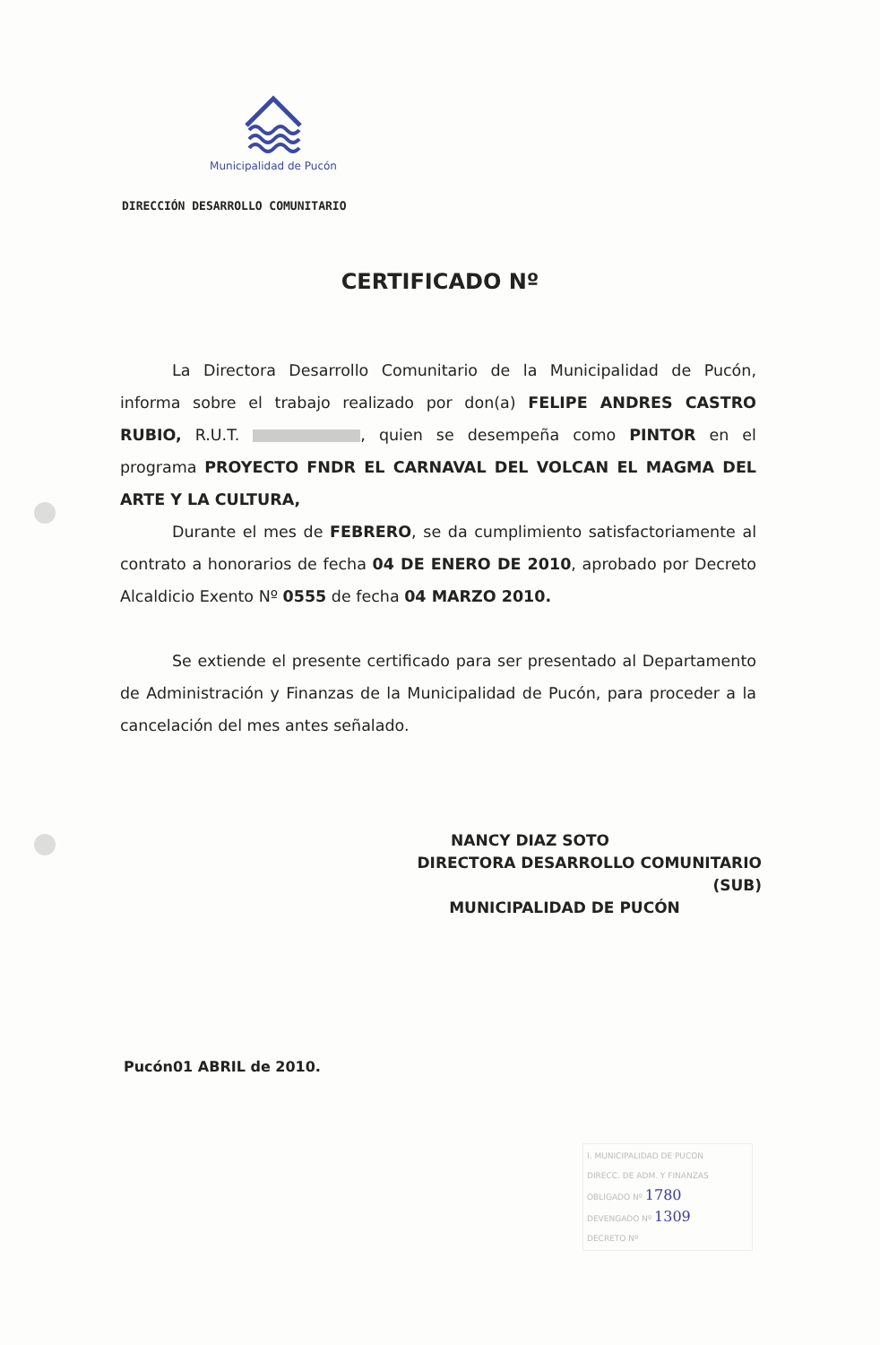Municipalidad de Pucón
DIRECCIÓN DESARROLLO COMUNITARIO
CERTIFICADO Nº
La Directora Desarrollo Comunitario de la Municipalidad de Pucón, informa sobre el trabajo realizado por don(a) FELIPE ANDRES CASTRO RUBIO, R.U.T. , quien se desempeña como PINTOR en el programa PROYECTO FNDR EL CARNAVAL DEL VOLCAN EL MAGMA DEL ARTE Y LA CULTURA,
Durante el mes de FEBRERO, se da cumplimiento satisfactoriamente al contrato a honorarios de fecha 04 DE ENERO DE 2010, aprobado por Decreto Alcaldicio Exento Nº 0555 de fecha 04 MARZO 2010.
Se extiende el presente certificado para ser presentado al Departamento de Administración y Finanzas de la Municipalidad de Pucón, para proceder a la cancelación del mes antes señalado.
NANCY DIAZ SOTO
DIRECTORA DESARROLLO COMUNITARIO (SUB)
MUNICIPALIDAD DE PUCÓN
Pucón01 ABRIL de 2010.
I. MUNICIPALIDAD DE PUCON
DIRECC. DE ADM. Y FINANZAS
OBLIGADO Nº 1780
DEVENGADO Nº 1309
DECRETO Nº